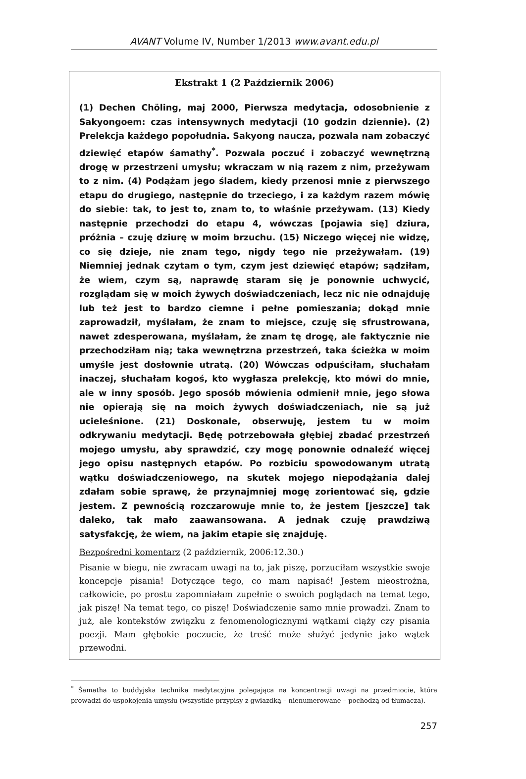AVANT Volume IV, Number 1/2013 www.avant.edu.pl
Ekstrakt 1 (2 Październik 2006)
(1) Dechen Chöling, maj 2000, Pierwsza medytacja, odosobnienie z Sakyongoem: czas intensywnych medytacji (10 godzin dziennie). (2) Prelekcja każdego popołudnia. Sakyong naucza, pozwala nam zobaczyć dziewięć etapów śamathy<sup>*</sup>. Pozwala poczuć i zobaczyć wewnętrzną drogę w przestrzeni umysłu; wkraczam w nią razem z nim, przeżywam to z nim. (4) Podążam jego śladem, kiedy przenosi mnie z pierwszego etapu do drugiego, następnie do trzeciego, i za każdym razem mówię do siebie: tak, to jest to, znam to, to właśnie przeżywam. (13) Kiedy następnie przechodzi do etapu 4, wówczas [pojawia się] dziura, próżnia – czuję dziurę w moim brzuchu. (15) Niczego więcej nie widzę, co się dzieje, nie znam tego, nigdy tego nie przeżywałam. (19) Niemniej jednak czytam o tym, czym jest dziewięć etapów; sądziłam, że wiem, czym są, naprawdę staram się je ponownie uchwycić, rozglądam się w moich żywych doświadczeniach, lecz nic nie odnajduję lub też jest to bardzo ciemne i pełne pomieszania; dokąd mnie zaprowadził, myślałam, że znam to miejsce, czuję się sfrustrowana, nawet zdesperowana, myślałam, że znam tę drogę, ale faktycznie nie przechodziłam nią; taka wewnętrzna przestrzeń, taka ścieżka w moim umyśle jest dosłownie utratą. (20) Wówczas odpuściłam, słuchałam inaczej, słuchałam kogoś, kto wygłasza prelekcję, kto mówi do mnie, ale w inny sposób. Jego sposób mówienia odmienił mnie, jego słowa nie opierają się na moich żywych doświadczeniach, nie są już ucieleśnione. (21) Doskonale, obserwuję, jestem tu w moim odkrywaniu medytacji. Będę potrzebowała głębiej zbadać przestrzeń mojego umysłu, aby sprawdzić, czy mogę ponownie odnaleźć więcej jego opisu następnych etapów. Po rozbiciu spowodowanym utratą wątku doświadczeniowego, na skutek mojego niepodążania dalej zdałam sobie sprawę, że przynajmniej mogę zorientować się, gdzie jestem. Z pewnością rozczarowuje mnie to, że jestem [jeszcze] tak daleko, tak mało zaawansowana. A jednak czuję prawdziwą satysfakcję, że wiem, na jakim etapie się znajduję.
Bezpośredni komentarz (2 październik, 2006:12.30.)
Pisanie w biegu, nie zwracam uwagi na to, jak piszę, porzuciłam wszystkie swoje koncepcje pisania! Dotyczące tego, co mam napisać! Jestem nieostrożna, całkowicie, po prostu zapomniałam zupełnie o swoich poglądach na temat tego, jak piszę! Na temat tego, co piszę! Doświadczenie samo mnie prowadzi. Znam to już, ale kontekstów związku z fenomenologicznymi wątkami ciąży czy pisania poezji. Mam głębokie poczucie, że treść może służyć jedynie jako wątek przewodni.
<sup>*</sup> Śamatha to buddyjska technika medytacyjna polegająca na koncentracji uwagi na przedmiocie, która prowadzi do uspokojenia umysłu (wszystkie przypisy z gwiazdką – nienumerowane – pochodzą od tłumacza).
257